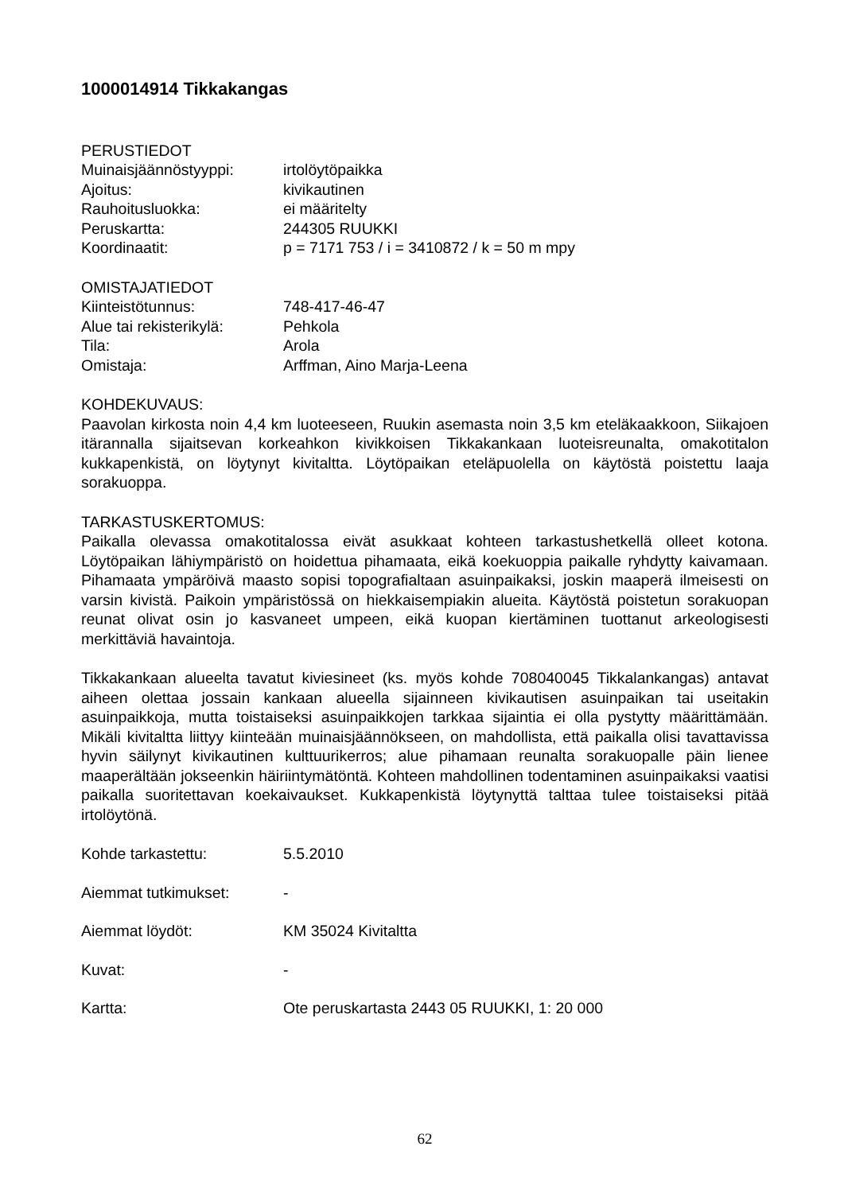1000014914 Tikkakangas
PERUSTIEDOT
Muinaisjäännöstyyppi: irtolöytöpaikka
Ajoitus: kivikautinen
Rauhoitusluokka: ei määritelty
Peruskartta: 244305 RUUKKI
Koordinaatit: p = 7171 753 / i = 3410872 / k = 50 m mpy
OMISTAJATIEDOT
Kiinteistötunnus: 748-417-46-47
Alue tai rekisterikylä: Pehkola
Tila: Arola
Omistaja: Arffman, Aino Marja-Leena
KOHDEKUVAUS:
Paavolan kirkosta noin 4,4 km luoteeseen, Ruukin asemasta noin 3,5 km eteläkaakkoon, Siikajoen itärannalla sijaitsevan korkeahkon kivikkoisen Tikkakankaan luoteisreunalta, omakotitalon kukkapenkistä, on löytynyt kivitaltta. Löytöpaikan eteläpuolella on käytöstä poistettu laaja sorakuoppa.
TARKASTUSKERTOMUS:
Paikalla olevassa omakotitalossa eivät asukkaat kohteen tarkastushetkellä olleet kotona. Löytöpaikan lähiympäristö on hoidettua pihamaata, eikä koekuoppia paikalle ryhdytty kaivamaan. Pihamaata ympäröivä maasto sopisi topografialtaan asuinpaikaksi, joskin maaperä ilmeisesti on varsin kivistä. Paikoin ympäristössä on hiekkaisempiakin alueita. Käytöstä poistetun sorakuopan reunat olivat osin jo kasvaneet umpeen, eikä kuopan kiertäminen tuottanut arkeologisesti merkittäviä havaintoja.
Tikkakankaan alueelta tavatut kiviesineet (ks. myös kohde 708040045 Tikkalankangas) antavat aiheen olettaa jossain kankaan alueella sijainneen kivikautisen asuinpaikan tai useitakin asuinpaikkoja, mutta toistaiseksi asuinpaikkojen tarkkaa sijaintia ei olla pystytty määrittämään. Mikäli kivitaltta liittyy kiinteään muinaisjäännökseen, on mahdollista, että paikalla olisi tavattavissa hyvin säilynyt kivikautinen kulttuurikerros; alue pihamaan reunalta sorakuopalle päin lienee maaperältään jokseenkin häiriintymätöntä. Kohteen mahdollinen todentaminen asuinpaikaksi vaatisi paikalla suoritettavan koekaivaukset. Kukkapenkistä löytynyttä talttaa tulee toistaiseksi pitää irtolöytönä.
Kohde tarkastettu: 5.5.2010
Aiemmat tutkimukset: -
Aiemmat löydöt: KM 35024 Kivitaltta
Kuvat: -
Kartta: Ote peruskartasta 2443 05 RUUKKI, 1: 20 000
62